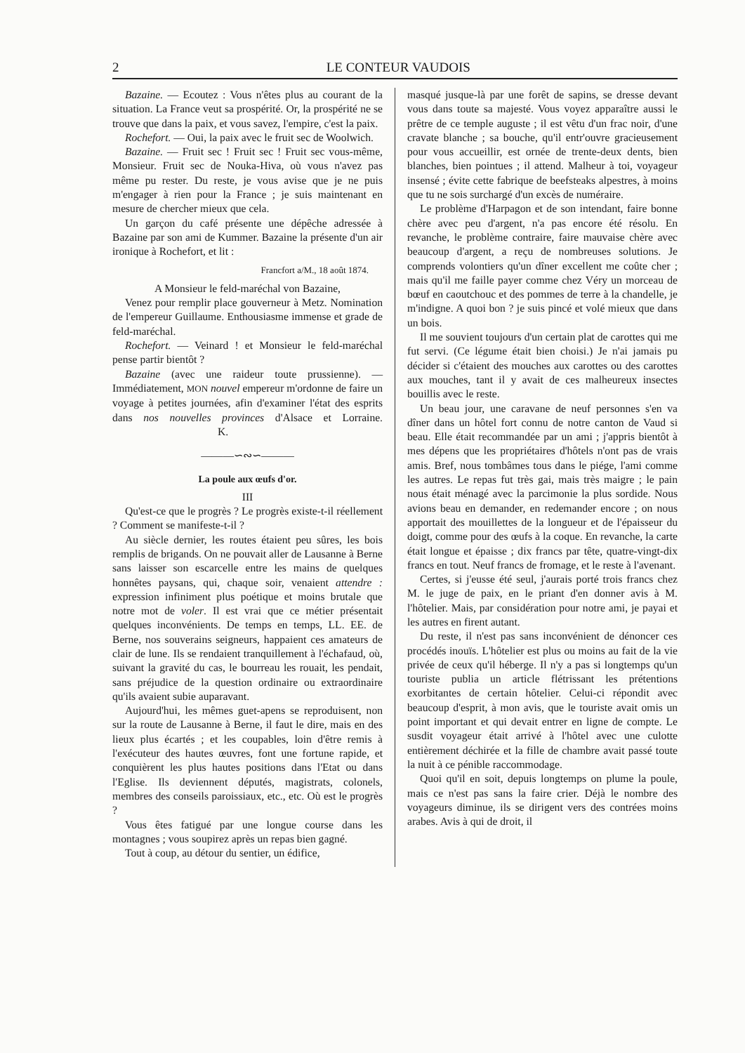2 LE CONTEUR VAUDOIS
Bazaine. — Ecoutez : Vous n'êtes plus au courant de la situation. La France veut sa prospérité. Or, la prospérité ne se trouve que dans la paix, et vous savez, l'empire, c'est la paix.
Rochefort. — Oui, la paix avec le fruit sec de Woolwich.
Bazaine. — Fruit sec ! Fruit sec ! Fruit sec vous-même, Monsieur. Fruit sec de Nouka-Hiva, où vous n'avez pas même pu rester. Du reste, je vous avise que je ne puis m'engager à rien pour la France ; je suis maintenant en mesure de chercher mieux que cela.
Un garçon du café présente une dépêche adressée à Bazaine par son ami de Kummer. Bazaine la présente d'un air ironique à Rochefort, et lit :
Francfort a/M., 18 août 1874.
A Monsieur le feld-maréchal von Bazaine,
Venez pour remplir place gouverneur à Metz. Nomination de l'empereur Guillaume. Enthousiasme immense et grade de feld-maréchal.
Rochefort. — Veinard ! et Monsieur le feld-maréchal pense partir bientôt ?
Bazaine (avec une raideur toute prussienne). — Immédiatement, MON nouvel empereur m'ordonne de faire un voyage à petites journées, afin d'examiner l'état des esprits dans nos nouvelles provinces d'Alsace et Lorraine. K.
———∽∾∽———
La poule aux œufs d'or.
III
Qu'est-ce que le progrès ? Le progrès existe-t-il réellement ? Comment se manifeste-t-il ?
Au siècle dernier, les routes étaient peu sûres, les bois remplis de brigands. On ne pouvait aller de Lausanne à Berne sans laisser son escarcelle entre les mains de quelques honnêtes paysans, qui, chaque soir, venaient attendre : expression infiniment plus poétique et moins brutale que notre mot de voler. Il est vrai que ce métier présentait quelques inconvénients. De temps en temps, LL. EE. de Berne, nos souverains seigneurs, happaient ces amateurs de clair de lune. Ils se rendaient tranquillement à l'échafaud, où, suivant la gravité du cas, le bourreau les rouait, les pendait, sans préjudice de la question ordinaire ou extraordinaire qu'ils avaient subie auparavant.
Aujourd'hui, les mêmes guet-apens se reproduisent, non sur la route de Lausanne à Berne, il faut le dire, mais en des lieux plus écartés ; et les coupables, loin d'être remis à l'exécuteur des hautes œuvres, font une fortune rapide, et conquièrent les plus hautes positions dans l'Etat ou dans l'Eglise. Ils deviennent députés, magistrats, colonels, membres des conseils paroissiaux, etc., etc. Où est le progrès ?
Vous êtes fatigué par une longue course dans les montagnes ; vous soupirez après un repas bien gagné.
Tout à coup, au détour du sentier, un édifice,
masqué jusque-là par une forêt de sapins, se dresse devant vous dans toute sa majesté. Vous voyez apparaître aussi le prêtre de ce temple auguste ; il est vêtu d'un frac noir, d'une cravate blanche ; sa bouche, qu'il entr'ouvre gracieusement pour vous accueillir, est ornée de trente-deux dents, bien blanches, bien pointues ; il attend. Malheur à toi, voyageur insensé ; évite cette fabrique de beefsteaks alpestres, à moins que tu ne sois surchargé d'un excès de numéraire.
Le problème d'Harpagon et de son intendant, faire bonne chère avec peu d'argent, n'a pas encore été résolu. En revanche, le problème contraire, faire mauvaise chère avec beaucoup d'argent, a reçu de nombreuses solutions. Je comprends volontiers qu'un dîner excellent me coûte cher ; mais qu'il me faille payer comme chez Véry un morceau de bœuf en caoutchouc et des pommes de terre à la chandelle, je m'indigne. A quoi bon ? je suis pincé et volé mieux que dans un bois.
Il me souvient toujours d'un certain plat de carottes qui me fut servi. (Ce légume était bien choisi.) Je n'ai jamais pu décider si c'étaient des mouches aux carottes ou des carottes aux mouches, tant il y avait de ces malheureux insectes bouillis avec le reste.
Un beau jour, une caravane de neuf personnes s'en va dîner dans un hôtel fort connu de notre canton de Vaud si beau. Elle était recommandée par un ami ; j'appris bientôt à mes dépens que les propriétaires d'hôtels n'ont pas de vrais amis. Bref, nous tombâmes tous dans le piége, l'ami comme les autres. Le repas fut très gai, mais très maigre ; le pain nous était ménagé avec la parcimonie la plus sordide. Nous avions beau en demander, en redemander encore ; on nous apportait des mouillettes de la longueur et de l'épaisseur du doigt, comme pour des œufs à la coque. En revanche, la carte était longue et épaisse ; dix francs par tête, quatre-vingt-dix francs en tout. Neuf francs de fromage, et le reste à l'avenant.
Certes, si j'eusse été seul, j'aurais porté trois francs chez M. le juge de paix, en le priant d'en donner avis à M. l'hôtelier. Mais, par considération pour notre ami, je payai et les autres en firent autant.
Du reste, il n'est pas sans inconvénient de dénoncer ces procédés inouïs. L'hôtelier est plus ou moins au fait de la vie privée de ceux qu'il héberge. Il n'y a pas si longtemps qu'un touriste publia un article flétrissant les prétentions exorbitantes de certain hôtelier. Celui-ci répondit avec beaucoup d'esprit, à mon avis, que le touriste avait omis un point important et qui devait entrer en ligne de compte. Le susdit voyageur était arrivé à l'hôtel avec une culotte entièrement déchirée et la fille de chambre avait passé toute la nuit à ce pénible raccommodage.
Quoi qu'il en soit, depuis longtemps on plume la poule, mais ce n'est pas sans la faire crier. Déjà le nombre des voyageurs diminue, ils se dirigent vers des contrées moins arabes. Avis à qui de droit, il